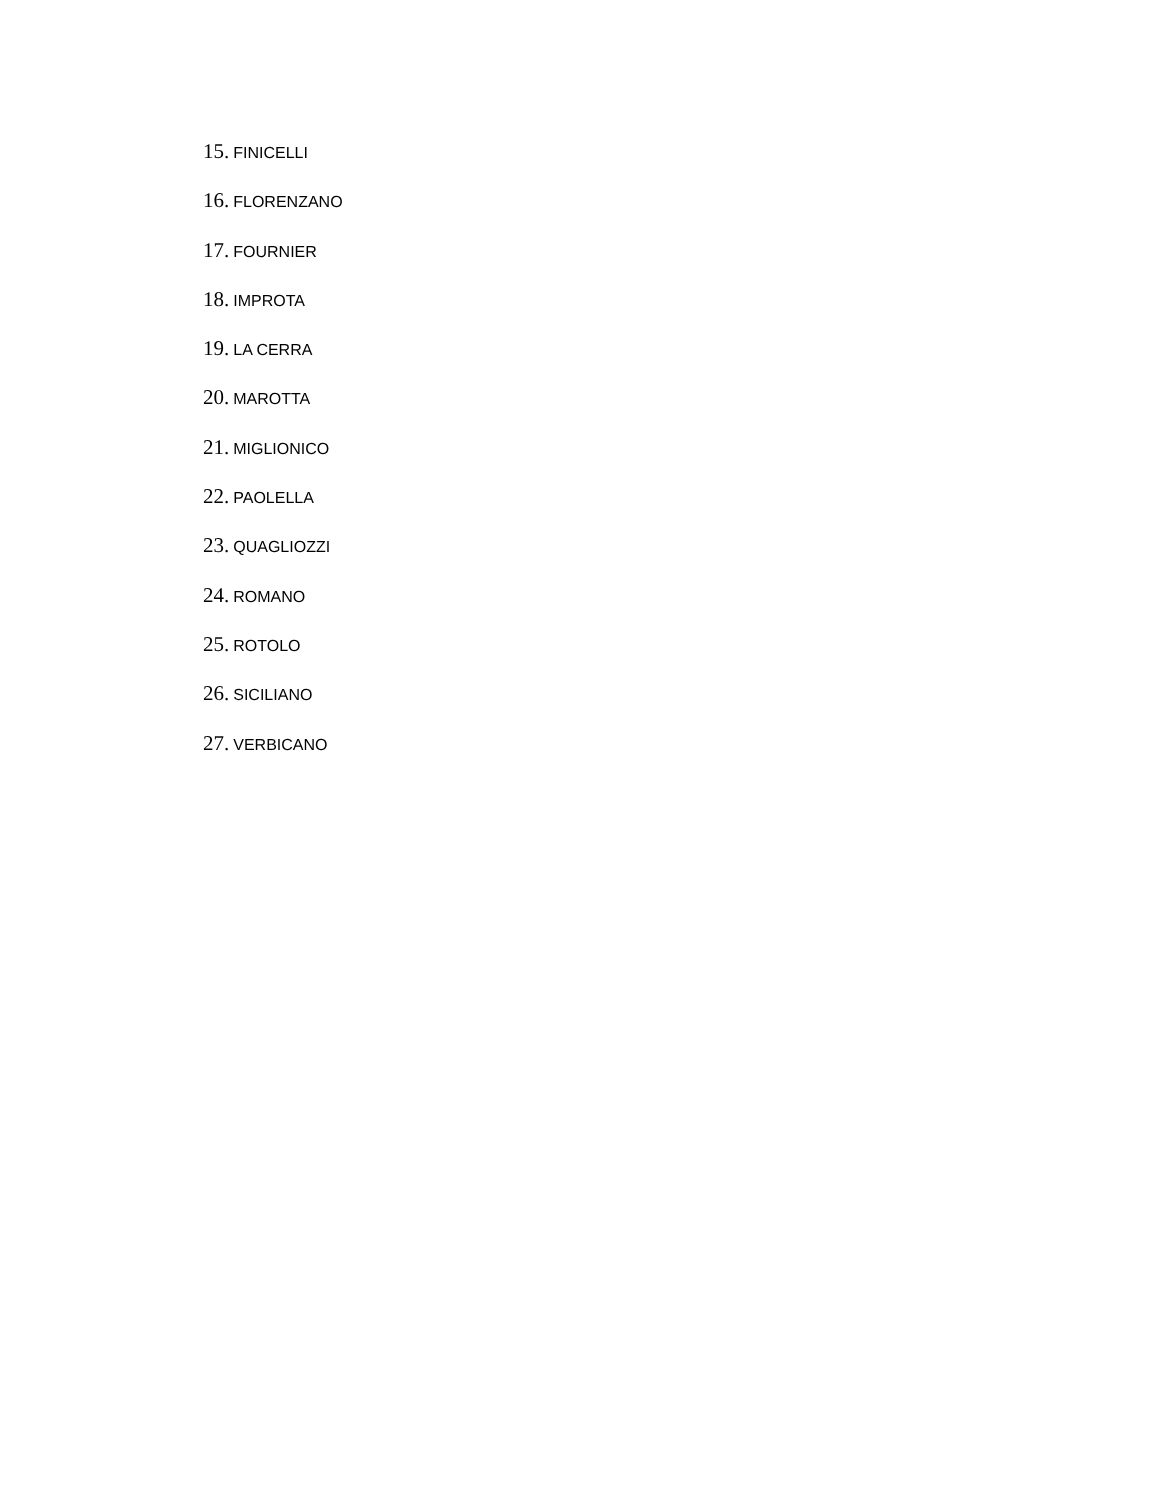15. FINICELLI
16. FLORENZANO
17. FOURNIER
18. IMPROTA
19. LA CERRA
20. MAROTTA
21. MIGLIONICO
22. PAOLELLA
23. QUAGLIOZZI
24. ROMANO
25. ROTOLO
26. SICILIANO
27. VERBICANO